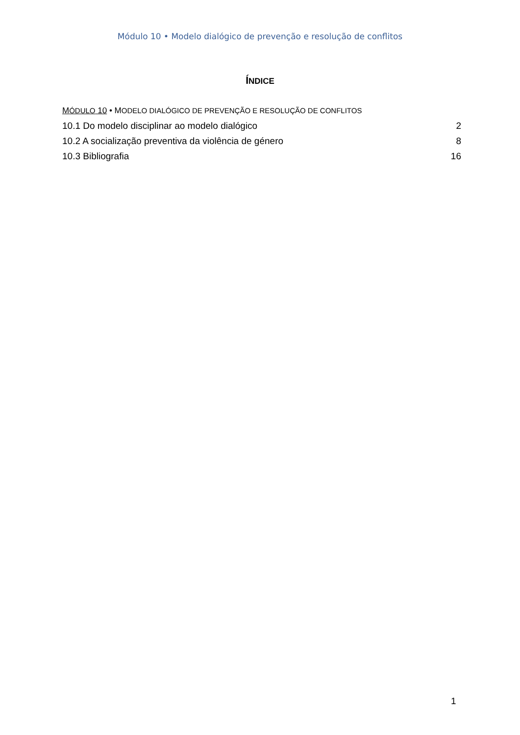Módulo 10 • Modelo dialógico de prevenção e resolução de conflitos
ÍNDICE
MÓDULO 10 • MODELO DIALÓGICO DE PREVENÇÃO E RESOLUÇÃO DE CONFLITOS
10.1 Do modelo disciplinar ao modelo dialógico 2
10.2 A socialização preventiva da violência de género 8
10.3 Bibliografia 16
1